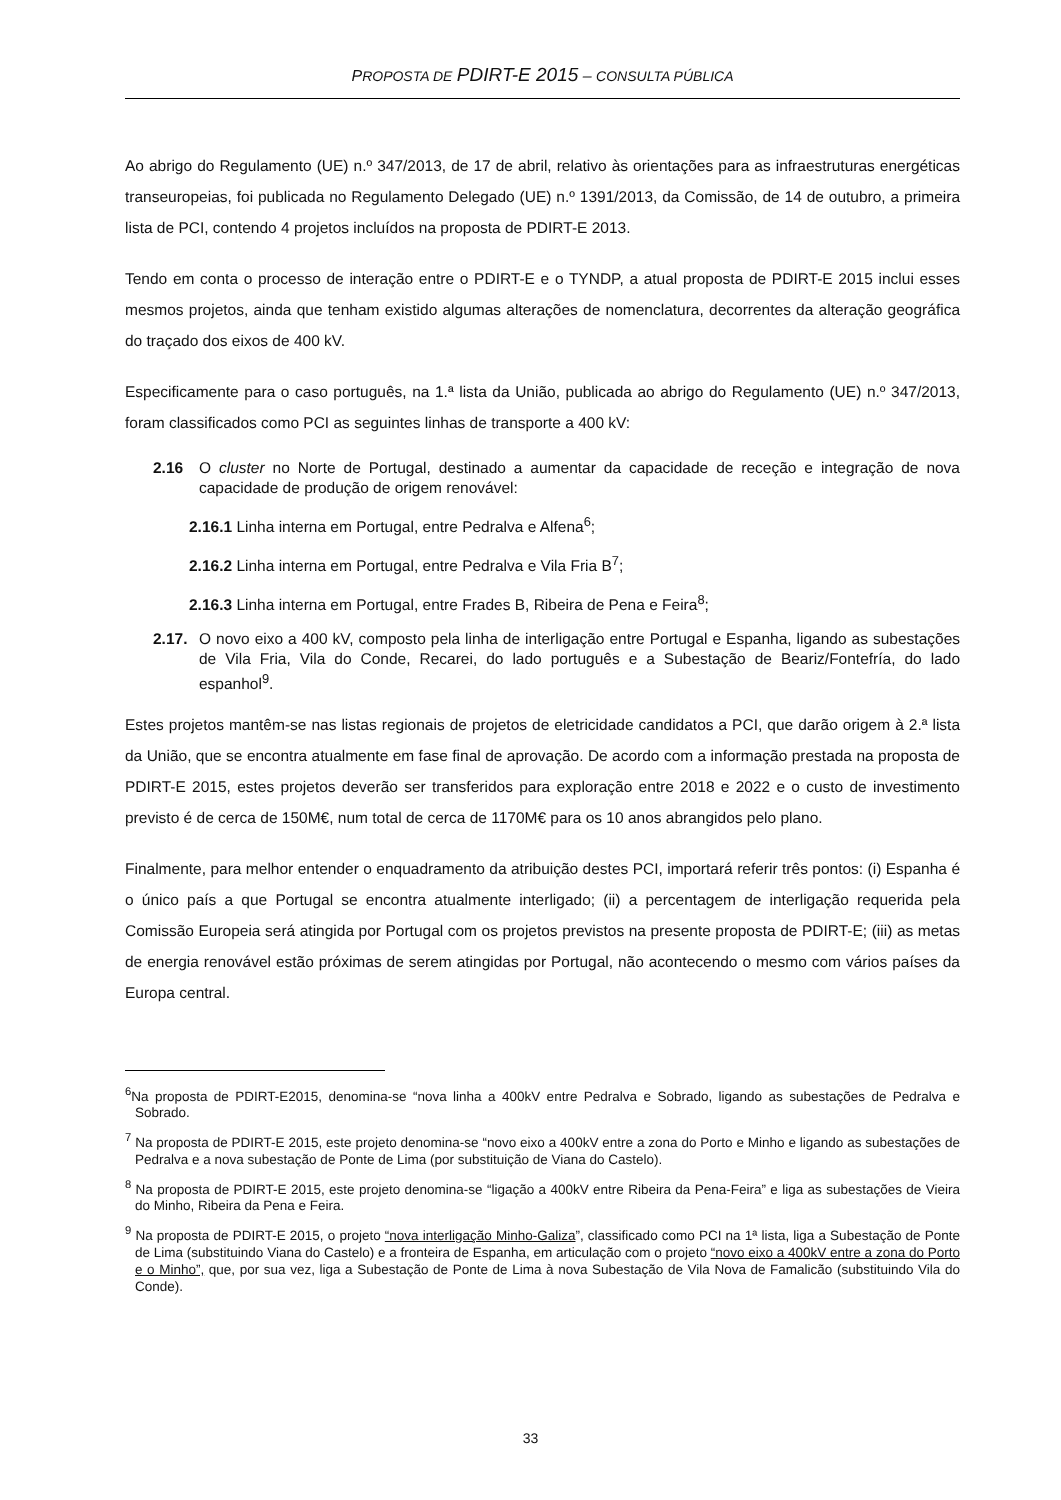PROPOSTA DE PDIRT-E 2015 – CONSULTA PÚBLICA
Ao abrigo do Regulamento (UE) n.º 347/2013, de 17 de abril, relativo às orientações para as infraestruturas energéticas transeuropeias, foi publicada no Regulamento Delegado (UE) n.º 1391/2013, da Comissão, de 14 de outubro, a primeira lista de PCI, contendo 4 projetos incluídos na proposta de PDIRT-E 2013.
Tendo em conta o processo de interação entre o PDIRT-E e o TYNDP, a atual proposta de PDIRT-E 2015 inclui esses mesmos projetos, ainda que tenham existido algumas alterações de nomenclatura, decorrentes da alteração geográfica do traçado dos eixos de 400 kV.
Especificamente para o caso português, na 1.ª lista da União, publicada ao abrigo do Regulamento (UE) n.º 347/2013, foram classificados como PCI as seguintes linhas de transporte a 400 kV:
2.16 O cluster no Norte de Portugal, destinado a aumentar da capacidade de receção e integração de nova capacidade de produção de origem renovável:
2.16.1 Linha interna em Portugal, entre Pedralva e Alfena<sup>6</sup>;
2.16.2 Linha interna em Portugal, entre Pedralva e Vila Fria B<sup>7</sup>;
2.16.3 Linha interna em Portugal, entre Frades B, Ribeira de Pena e Feira<sup>8</sup>;
2.17. O novo eixo a 400 kV, composto pela linha de interligação entre Portugal e Espanha, ligando as subestações de Vila Fria, Vila do Conde, Recarei, do lado português e a Subestação de Beariz/Fontefría, do lado espanhol<sup>9</sup>.
Estes projetos mantêm-se nas listas regionais de projetos de eletricidade candidatos a PCI, que darão origem à 2.ª lista da União, que se encontra atualmente em fase final de aprovação. De acordo com a informação prestada na proposta de PDIRT-E 2015, estes projetos deverão ser transferidos para exploração entre 2018 e 2022 e o custo de investimento previsto é de cerca de 150M€, num total de cerca de 1170M€ para os 10 anos abrangidos pelo plano.
Finalmente, para melhor entender o enquadramento da atribuição destes PCI, importará referir três pontos: (i) Espanha é o único país a que Portugal se encontra atualmente interligado; (ii) a percentagem de interligação requerida pela Comissão Europeia será atingida por Portugal com os projetos previstos na presente proposta de PDIRT-E; (iii) as metas de energia renovável estão próximas de serem atingidas por Portugal, não acontecendo o mesmo com vários países da Europa central.
<sup>6</sup> Na proposta de PDIRT-E2015, denomina-se “nova linha a 400kV entre Pedralva e Sobrado, ligando as subestações de Pedralva e Sobrado.
<sup>7</sup> Na proposta de PDIRT-E 2015, este projeto denomina-se “novo eixo a 400kV entre a zona do Porto e Minho e ligando as subestações de Pedralva e a nova subestação de Ponte de Lima (por substituição de Viana do Castelo).
<sup>8</sup> Na proposta de PDIRT-E 2015, este projeto denomina-se “ligação a 400kV entre Ribeira da Pena-Feira” e liga as subestações de Vieira do Minho, Ribeira da Pena e Feira.
<sup>9</sup> Na proposta de PDIRT-E 2015, o projeto “nova interligação Minho-Galiza”, classificado como PCI na 1ª lista, liga a Subestação de Ponte de Lima (substituindo Viana do Castelo) e a fronteira de Espanha, em articulação com o projeto “novo eixo a 400kV entre a zona do Porto e o Minho”, que, por sua vez, liga a Subestação de Ponte de Lima à nova Subestação de Vila Nova de Famalicão (substituindo Vila do Conde).
33